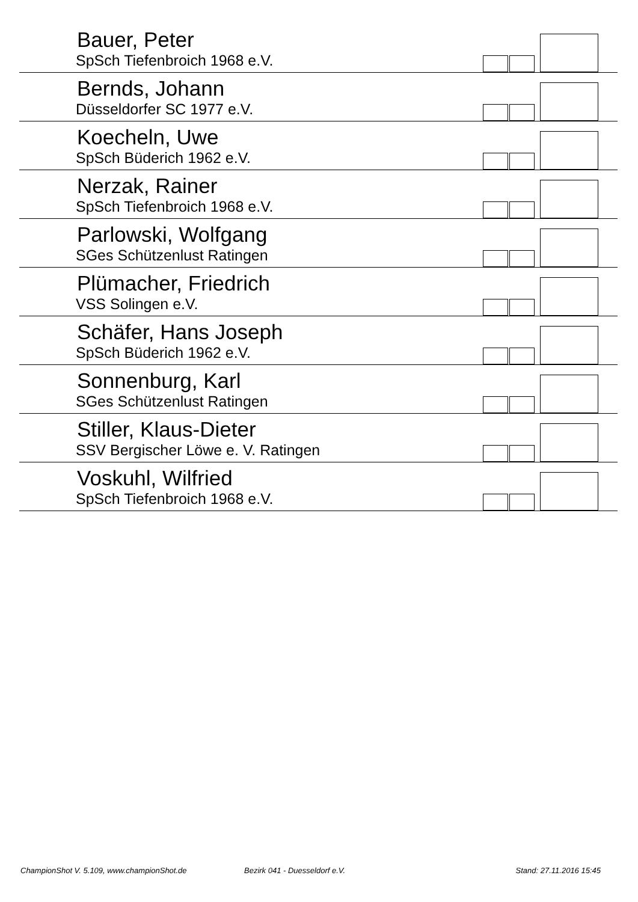Bauer, Peter
SpSch Tiefenbroich 1968 e.V.
Bernds, Johann
Düsseldorfer SC 1977 e.V.
Koecheln, Uwe
SpSch Büderich 1962 e.V.
Nerzak, Rainer
SpSch Tiefenbroich 1968 e.V.
Parlowski, Wolfgang
SGes Schützenlust Ratingen
Plümacher, Friedrich
VSS Solingen e.V.
Schäfer, Hans Joseph
SpSch Büderich 1962 e.V.
Sonnenburg, Karl
SGes Schützenlust Ratingen
Stiller, Klaus-Dieter
SSV Bergischer Löwe e. V. Ratingen
Voskuhl, Wilfried
SpSch Tiefenbroich 1968 e.V.
ChampionShot V. 5.109, www.championShot.de Bezirk 041 - Duesseldorf e.V. Stand: 27.11.2016 15:45